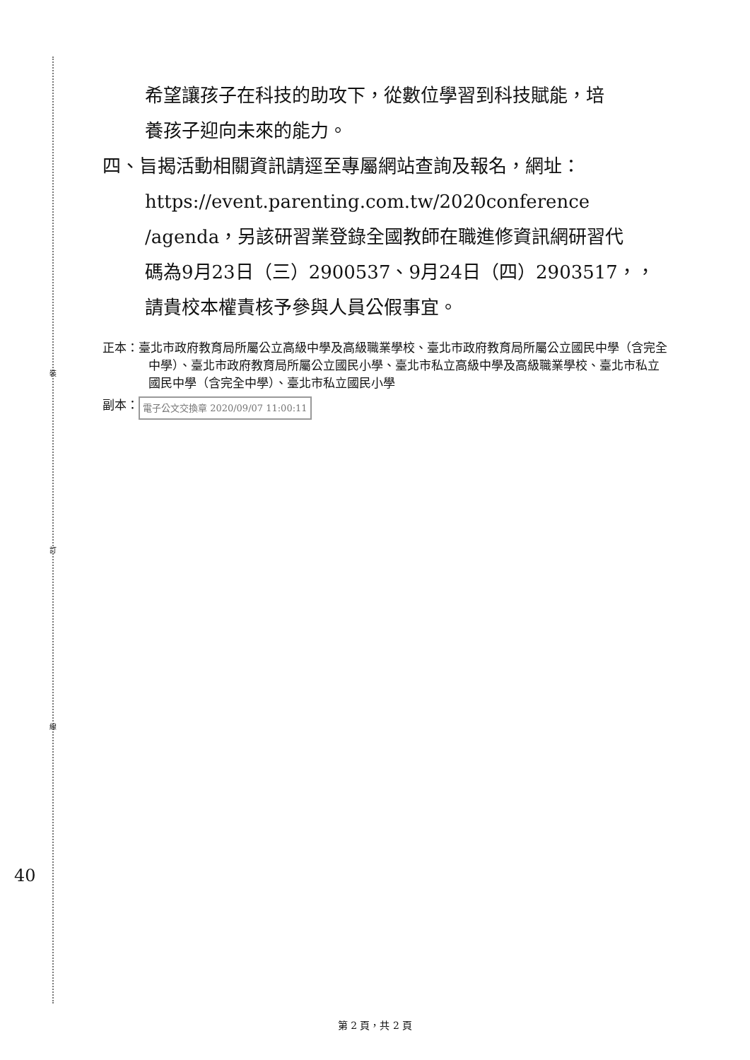裝
訂
線
希望讓孩子在科技的助攻下，從數位學習到科技賦能，培
養孩子迎向未來的能力。
四、旨揭活動相關資訊請逕至專屬網站查詢及報名，網址：
https://event.parenting.com.tw/2020conference
/agenda，另該研習業登錄全國教師在職進修資訊網研習代
碼為9月23日（三）2900537、9月24日（四）2903517，，
請貴校本權責核予參與人員公假事宜。
正本：臺北市政府教育局所屬公立高級中學及高級職業學校、臺北市政府教育局所屬公立國民中學（含完全中學）、臺北市政府教育局所屬公立國民小學、臺北市私立高級中學及高級職業學校、臺北市私立國民中學（含完全中學）、臺北市私立國民小學
副本： 電子公文交換章 2020/09/07 11:00:11
40
第 2 頁，共 2 頁